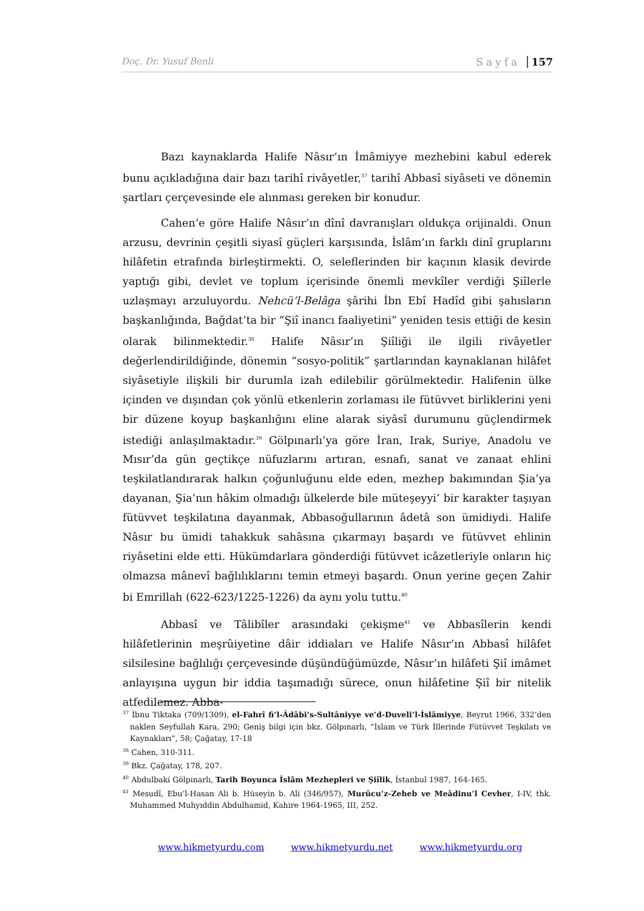Doç. Dr. Yusuf Benli Sayfa 157
Bazı kaynaklarda Halife Nâsır’ın İmâmiyye mezhebini kabul ederek bunu açıkladığına dair bazı tarihî rivâyetler,<sup>37</sup> tarihî Abbasî siyâseti ve dönemin şartları çerçevesinde ele alınması gereken bir konudur.
Cahen’e göre Halife Nâsır’ın dînî davranışları oldukça orijinaldi. Onun arzusu, devrinin çeşitli siyasî güçleri karşısında, İslâm’ın farklı dinî gruplarını hilâfetin etrafında birleştirmekti. O, seleflerinden bir kaçının klasik devirde yaptığı gibi, devlet ve toplum içerisinde önemli mevkîler verdiği Şiîlerle uzlaşmayı arzuluyordu. Nehcü’l-Belâga şârihi İbn Ebî Hadîd gibi şahısların başkanlığında, Bağdat’ta bir “Şiî inancı faaliyetini” yeniden tesis ettiği de kesin olarak bilinmektedir.<sup>38</sup> Halife Nâsır’ın Şiîliği ile ilgili rivâyetler değerlendirildiğinde, dönemin “sosyo-politik” şartlarından kaynaklanan hilâfet siyâsetiyle ilişkili bir durumla izah edilebilir görülmektedir. Halifenin ülke içinden ve dışından çok yönlü etkenlerin zorlaması ile fütüvvet birliklerini yeni bir düzene koyup başkanlığını eline alarak siyâsî durumunu güçlendirmek istediği anlaşılmaktadır.<sup>39</sup> Gölpınarlı’ya göre İran, Irak, Suriye, Anadolu ve Mısır’da gün geçtikçe nüfuzlarını artıran, esnafı, sanat ve zanaat ehlini teşkilatlandırarak halkın çoğunluğunu elde eden, mezhep bakımından Şia’ya dayanan, Şia’nın hâkim olmadığı ülkelerde bile müteşeyyi’ bir karakter taşıyan fütüvvet teşkilatına dayanmak, Abbasoğullarının âdetâ son ümidiydi. Halife Nâsır bu ümidi tahakkuk sahâsına çıkarmayı başardı ve fütüvvet ehlinin riyâsetini elde etti. Hükümdarlara gönderdiği fütüvvet icâzetleriyle onların hiç olmazsa mânevî bağlılıklarını temin etmeyi başardı. Onun yerine geçen Zahir bi Emrillah (622-623/1225-1226) da aynı yolu tuttu.<sup>40</sup>
Abbasî ve Tâlibîler arasındaki çekişme<sup>41</sup> ve Abbasîlerin kendi hilâfetlerinin meşrûiyetine dâir iddiaları ve Halife Nâsır’ın Abbasî hilâfet silsilesine bağlılığı çerçevesinde düşündüğümüzde, Nâsır’ın hilâfeti Şiî imâmet anlayışına uygun bir iddia taşımadığı sürece, onun hilâfetine Şiî bir nitelik atfedilemez. Abba-
<sup>37</sup> İbnu Tiktaka (709/1309), el-Fahrî fi’l-Âdâbi’s-Sultâniyye ve’d-Duveli’l-İslâmiyye, Beyrut 1966, 332’den naklen Seyfullah Kara, 290; Geniş bilgi için bkz. Gölpınarlı, “İslam ve Türk İllerinde Fütüvvet Teşkilatı ve Kaynakları”, 58; Çağatay, 17-18
<sup>38</sup> Cahen, 310-311.
<sup>39</sup> Bkz. Çağatay, 178, 207.
<sup>40</sup> Abdulbaki Gölpınarlı, Tarih Boyunca İslâm Mezhepleri ve Şiîlik, İstanbul 1987, 164-165.
<sup>41</sup> Mesudî, Ebu’l-Hasan Ali b. Hüseyin b. Ali (346/957), Murûcu’z-Zeheb ve Meâdinu’l Cevher, I-IV, thk. Muhammed Muhyıddin Abdulhamid, Kahire 1964-1965, III, 252.
www.hikmetyurdu.com www.hikmetyurdu.net www.hikmetyurdu.org